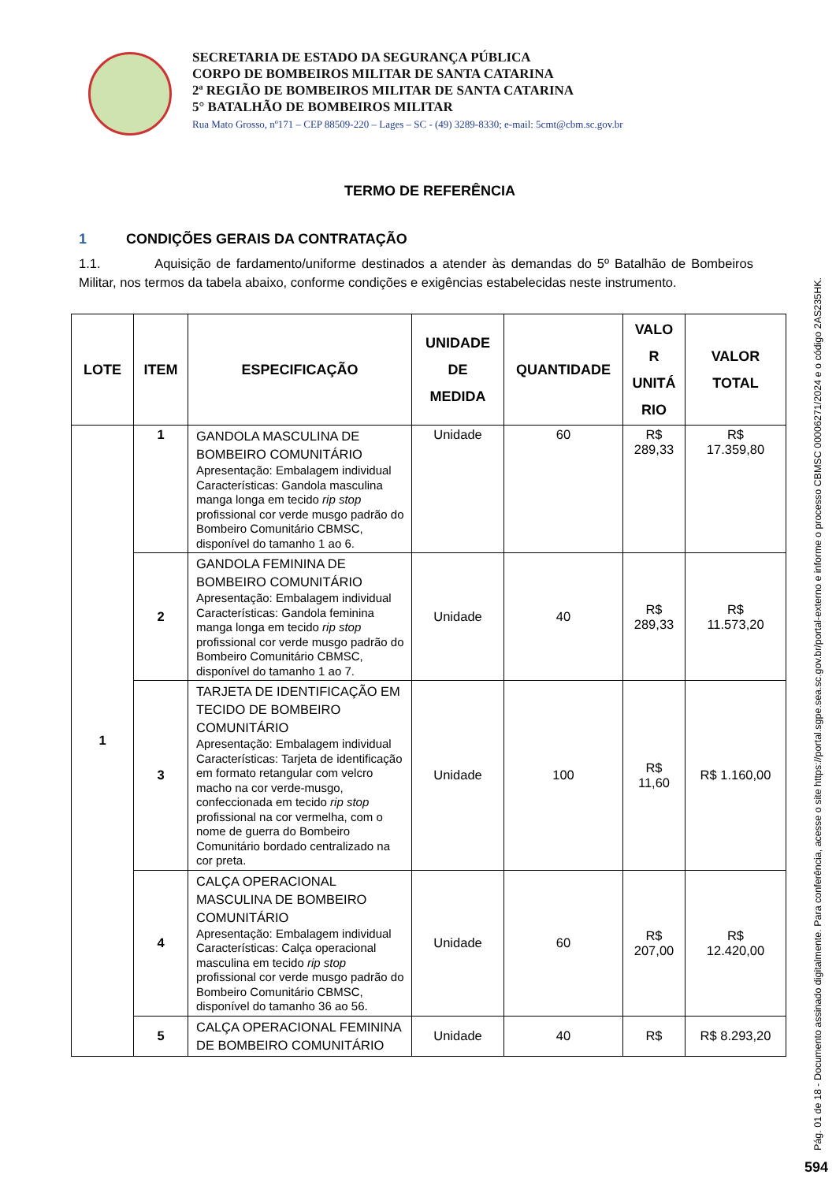SECRETARIA DE ESTADO DA SEGURANÇA PÚBLICA
CORPO DE BOMBEIROS MILITAR DE SANTA CATARINA
2ª REGIÃO DE BOMBEIROS MILITAR DE SANTA CATARINA
5° BATALHÃO DE BOMBEIROS MILITAR
Rua Mato Grosso, nº171 – CEP 88509-220 – Lages – SC - (49) 3289-8330; e-mail: 5cmt@cbm.sc.gov.br
TERMO DE REFERÊNCIA
1 CONDIÇÕES GERAIS DA CONTRATAÇÃO
1.1. Aquisição de fardamento/uniforme destinados a atender às demandas do 5º Batalhão de Bombeiros Militar, nos termos da tabela abaixo, conforme condições e exigências estabelecidas neste instrumento.
| LOTE | ITEM | ESPECIFICAÇÃO | UNIDADE DE MEDIDA | QUANTIDADE | VALO R UNITÁ RIO | VALOR TOTAL |
| --- | --- | --- | --- | --- | --- | --- |
| 1 | 1 | GANDOLA MASCULINA DE BOMBEIRO COMUNITÁRIO Apresentação: Embalagem individual Características: Gandola masculina manga longa em tecido rip stop profissional cor verde musgo padrão do Bombeiro Comunitário CBMSC, disponível do tamanho 1 ao 6. | Unidade | 60 | R$ 289,33 | R$ 17.359,80 |
| | 2 | GANDOLA FEMININA DE BOMBEIRO COMUNITÁRIO Apresentação: Embalagem individual Características: Gandola feminina manga longa em tecido rip stop profissional cor verde musgo padrão do Bombeiro Comunitário CBMSC, disponível do tamanho 1 ao 7. | Unidade | 40 | R$ 289,33 | R$ 11.573,20 |
| | 3 | TARJETA DE IDENTIFICAÇÃO EM TECIDO DE BOMBEIRO COMUNITÁRIO Apresentação: Embalagem individual Características: Tarjeta de identificação em formato retangular com velcro macho na cor verde-musgo, confeccionada em tecido rip stop profissional na cor vermelha, com o nome de guerra do Bombeiro Comunitário bordado centralizado na cor preta. | Unidade | 100 | R$ 11,60 | R$ 1.160,00 |
| | 4 | CALÇA OPERACIONAL MASCULINA DE BOMBEIRO COMUNITÁRIO Apresentação: Embalagem individual Características: Calça operacional masculina em tecido rip stop profissional cor verde musgo padrão do Bombeiro Comunitário CBMSC, disponível do tamanho 36 ao 56. | Unidade | 60 | R$ 207,00 | R$ 12.420,00 |
| | 5 | CALÇA OPERACIONAL FEMININA DE BOMBEIRO COMUNITÁRIO | Unidade | 40 | R$ | R$ 8.293,20 |
Pág. 01 de 18 - Documento assinado digitalmente. Para conferência, acesse o site https://portal.sgpe.sea.sc.gov.br/portal-externo e informe o processo CBMSC 00006271/2024 e o código 2AS235HK.
594